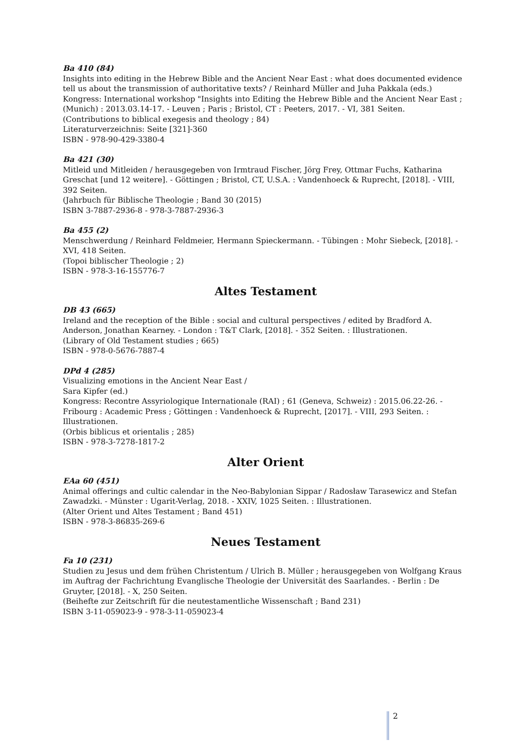Ba 410 (84)
Insights into editing in the Hebrew Bible and the Ancient Near East : what does documented evidence tell us about the transmission of authoritative texts? / Reinhard Müller and Juha Pakkala (eds.)
Kongress: International workshop "Insights into Editing the Hebrew Bible and the Ancient Near East ; (Munich) : 2013.03.14-17. - Leuven ; Paris ; Bristol, CT : Peeters, 2017. - VI, 381 Seiten.
(Contributions to biblical exegesis and theology ; 84)
Literaturverzeichnis: Seite [321]-360
ISBN - 978-90-429-3380-4
Ba 421 (30)
Mitleid und Mitleiden / herausgegeben von Irmtraud Fischer, Jörg Frey, Ottmar Fuchs, Katharina Greschat [und 12 weitere]. - Göttingen ; Bristol, CT, U.S.A. : Vandenhoeck & Ruprecht, [2018]. - VIII, 392 Seiten.
(Jahrbuch für Biblische Theologie ; Band 30 (2015)
ISBN 3-7887-2936-8 - 978-3-7887-2936-3
Ba 455 (2)
Menschwerdung / Reinhard Feldmeier, Hermann Spieckermann. - Tübingen : Mohr Siebeck, [2018]. - XVI, 418 Seiten.
(Topoi biblischer Theologie ; 2)
ISBN - 978-3-16-155776-7
Altes Testament
DB 43 (665)
Ireland and the reception of the Bible : social and cultural perspectives / edited by Bradford A. Anderson, Jonathan Kearney. - London : T&T Clark, [2018]. - 352 Seiten. : Illustrationen.
(Library of Old Testament studies ; 665)
ISBN - 978-0-5676-7887-4
DPd 4 (285)
Visualizing emotions in the Ancient Near East /
Sara Kipfer (ed.)
Kongress: Recontre Assyriologique Internationale (RAI) ; 61 (Geneva, Schweiz) : 2015.06.22-26. - Fribourg : Academic Press ; Göttingen : Vandenhoeck & Ruprecht, [2017]. - VIII, 293 Seiten. : Illustrationen.
(Orbis biblicus et orientalis ; 285)
ISBN - 978-3-7278-1817-2
Alter Orient
EAa 60 (451)
Animal offerings and cultic calendar in the Neo-Babylonian Sippar / Radosław Tarasewicz and Stefan Zawadzki. - Münster : Ugarit-Verlag, 2018. - XXIV, 1025 Seiten. : Illustrationen.
(Alter Orient und Altes Testament ; Band 451)
ISBN - 978-3-86835-269-6
Neues Testament
Fa 10 (231)
Studien zu Jesus und dem frühen Christentum / Ulrich B. Müller ; herausgegeben von Wolfgang Kraus im Auftrag der Fachrichtung Evanglische Theologie der Universität des Saarlandes. - Berlin : De Gruyter, [2018]. - X, 250 Seiten.
(Beihefte zur Zeitschrift für die neutestamentliche Wissenschaft ; Band 231)
ISBN 3-11-059023-9 - 978-3-11-059023-4
2